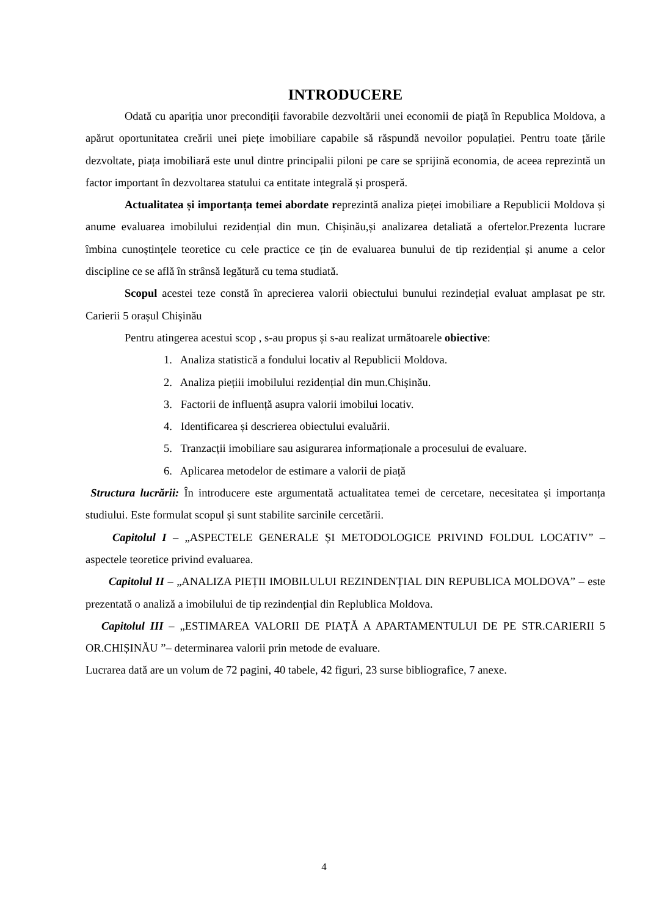INTRODUCERE
Odată cu apariția unor precondiții favorabile dezvoltării unei economii de piață în Republica Moldova, a apărut oportunitatea creării unei piețe imobiliare capabile să răspundă nevoilor populației. Pentru toate țările dezvoltate, piața imobiliară este unul dintre principalii piloni pe care se sprijină economia, de aceea reprezintă un factor important în dezvoltarea statului ca entitate integrală și prosperă.
Actualitatea și importanța temei abordate reprezintă analiza pieței imobiliare a Republicii Moldova și anume evaluarea imobilului rezidențial din mun. Chișinău,și analizarea detaliată a ofertelor.Prezenta lucrare îmbina cunoștințele teoretice cu cele practice ce țin de evaluarea bunului de tip rezidențial și anume a celor discipline ce se află în strânsă legătură cu tema studiată.
Scopul acestei teze constă în aprecierea valorii obiectului bunului rezindețial evaluat amplasat pe str. Carierii 5 orașul Chișinău
Pentru atingerea acestui scop , s-au propus și s-au realizat următoarele obiective:
1. Analiza statistică a fondului locativ al Republicii Moldova.
2. Analiza piețiii imobilului rezidențial din mun.Chișinău.
3. Factorii de influență asupra valorii imobilui locativ.
4. Identificarea și descrierea obiectului evaluării.
5. Tranzacții imobiliare sau asigurarea informaționale a procesului de evaluare.
6. Aplicarea metodelor de estimare a valorii de piață
Structura lucrării: În introducere este argumentată actualitatea temei de cercetare, necesitatea și importanța studiului. Este formulat scopul și sunt stabilite sarcinile cercetării.
Capitolul I – „ASPECTELE GENERALE ȘI METODOLOGICE PRIVIND FOLDUL LOCATIV” –aspectele teoretice privind evaluarea.
Capitolul II – „ANALIZA PIEȚII IMOBILULUI REZINDENȚIAL DIN REPUBLICA MOLDOVA” – este prezentată o analiză a imobilului de tip rezindențial din Replublica Moldova.
Capitolul III – „ESTIMAREA VALORII DE PIAȚĂ A APARTAMENTULUI DE PE STR.CARIERII 5 OR.CHIȘINĂU ”– determinarea valorii prin metode de evaluare.
Lucrarea dată are un volum de 72 pagini, 40 tabele, 42 figuri, 23 surse bibliografice, 7 anexe.
4